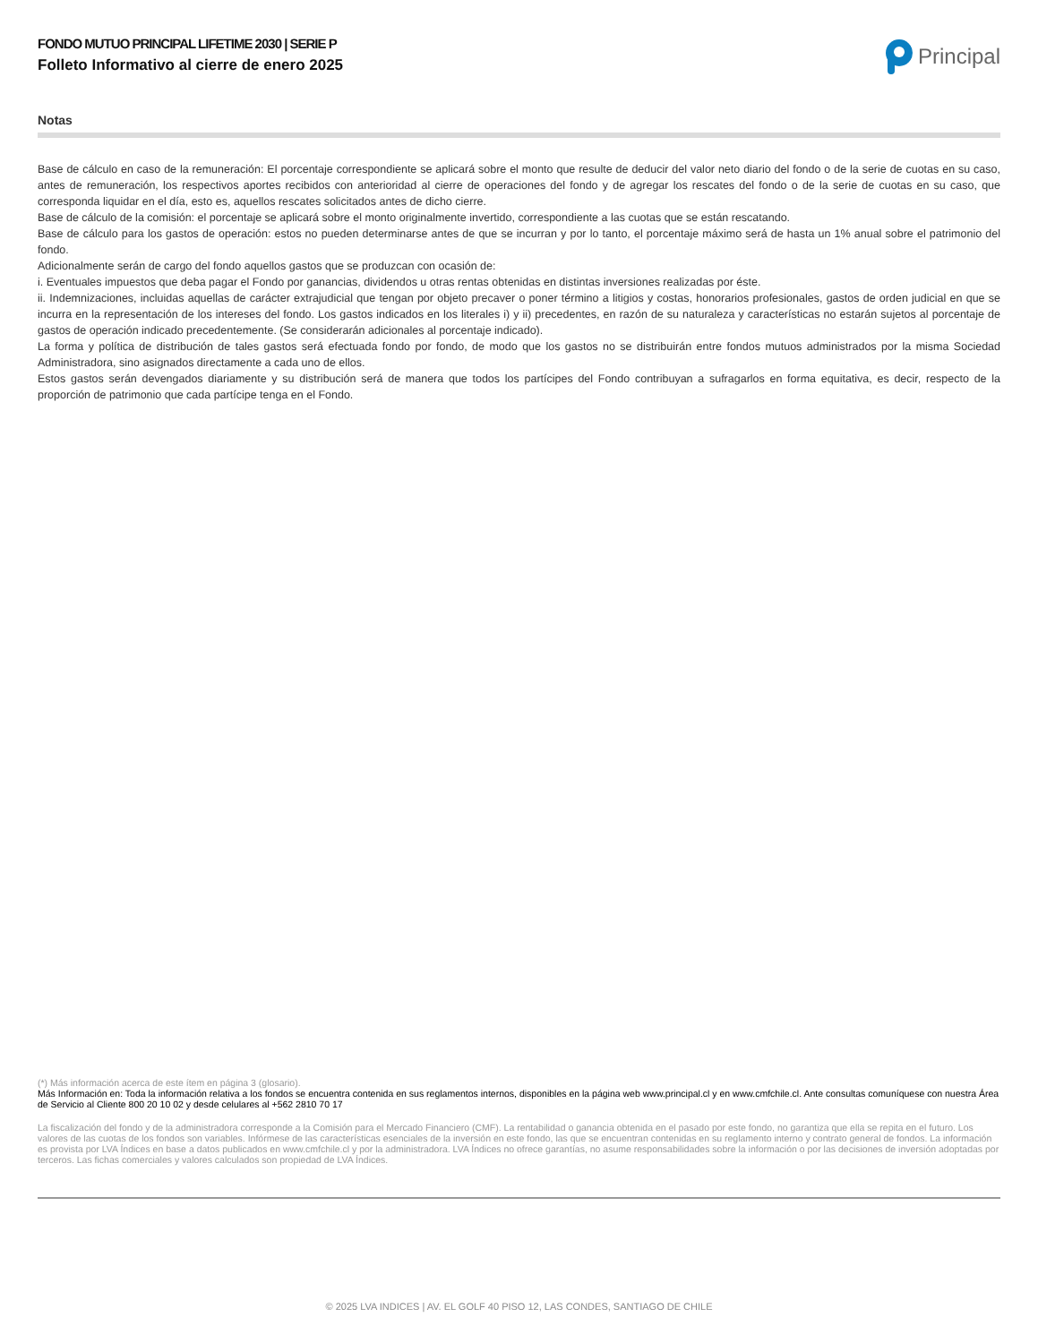FONDO MUTUO PRINCIPAL LIFETIME 2030 | SERIE P
Folleto Informativo al cierre de enero 2025
Principal
Notas
Base de cálculo en caso de la remuneración: El porcentaje correspondiente se aplicará sobre el monto que resulte de deducir del valor neto diario del fondo o de la serie de cuotas en su caso, antes de remuneración, los respectivos aportes recibidos con anterioridad al cierre de operaciones del fondo y de agregar los rescates del fondo o de la serie de cuotas en su caso, que corresponda liquidar en el día, esto es, aquellos rescates solicitados antes de dicho cierre.
Base de cálculo de la comisión: el porcentaje se aplicará sobre el monto originalmente invertido, correspondiente a las cuotas que se están rescatando.
Base de cálculo para los gastos de operación: estos no pueden determinarse antes de que se incurran y por lo tanto, el porcentaje máximo será de hasta un 1% anual sobre el patrimonio del fondo.
Adicionalmente serán de cargo del fondo aquellos gastos que se produzcan con ocasión de:
i. Eventuales impuestos que deba pagar el Fondo por ganancias, dividendos u otras rentas obtenidas en distintas inversiones realizadas por éste.
ii. Indemnizaciones, incluidas aquellas de carácter extrajudicial que tengan por objeto precaver o poner término a litigios y costas, honorarios profesionales, gastos de orden judicial en que se incurra en la representación de los intereses del fondo. Los gastos indicados en los literales i) y ii) precedentes, en razón de su naturaleza y características no estarán sujetos al porcentaje de gastos de operación indicado precedentemente. (Se considerarán adicionales al porcentaje indicado).
La forma y política de distribución de tales gastos será efectuada fondo por fondo, de modo que los gastos no se distribuirán entre fondos mutuos administrados por la misma Sociedad Administradora, sino asignados directamente a cada uno de ellos.
Estos gastos serán devengados diariamente y su distribución será de manera que todos los partícipes del Fondo contribuyan a sufragarlos en forma equitativa, es decir, respecto de la proporción de patrimonio que cada partícipe tenga en el Fondo.
(*) Más información acerca de este ítem en página 3 (glosario).
Más Información en: Toda la información relativa a los fondos se encuentra contenida en sus reglamentos internos, disponibles en la página web www.principal.cl y en www.cmfchile.cl. Ante consultas comuníquese con nuestra Área de Servicio al Cliente 800 20 10 02 y desde celulares al +562 2810 70 17
La fiscalización del fondo y de la administradora corresponde a la Comisión para el Mercado Financiero (CMF). La rentabilidad o ganancia obtenida en el pasado por este fondo, no garantiza que ella se repita en el futuro. Los valores de las cuotas de los fondos son variables. Infórmese de las características esenciales de la inversión en este fondo, las que se encuentran contenidas en su reglamento interno y contrato general de fondos. La información es provista por LVA Índices en base a datos publicados en www.cmfchile.cl y por la administradora. LVA Índices no ofrece garantías, no asume responsabilidades sobre la información o por las decisiones de inversión adoptadas por terceros. Las fichas comerciales y valores calculados son propiedad de LVA Índices.
© 2025 LVA INDICES | AV. EL GOLF 40 PISO 12, LAS CONDES, SANTIAGO DE CHILE